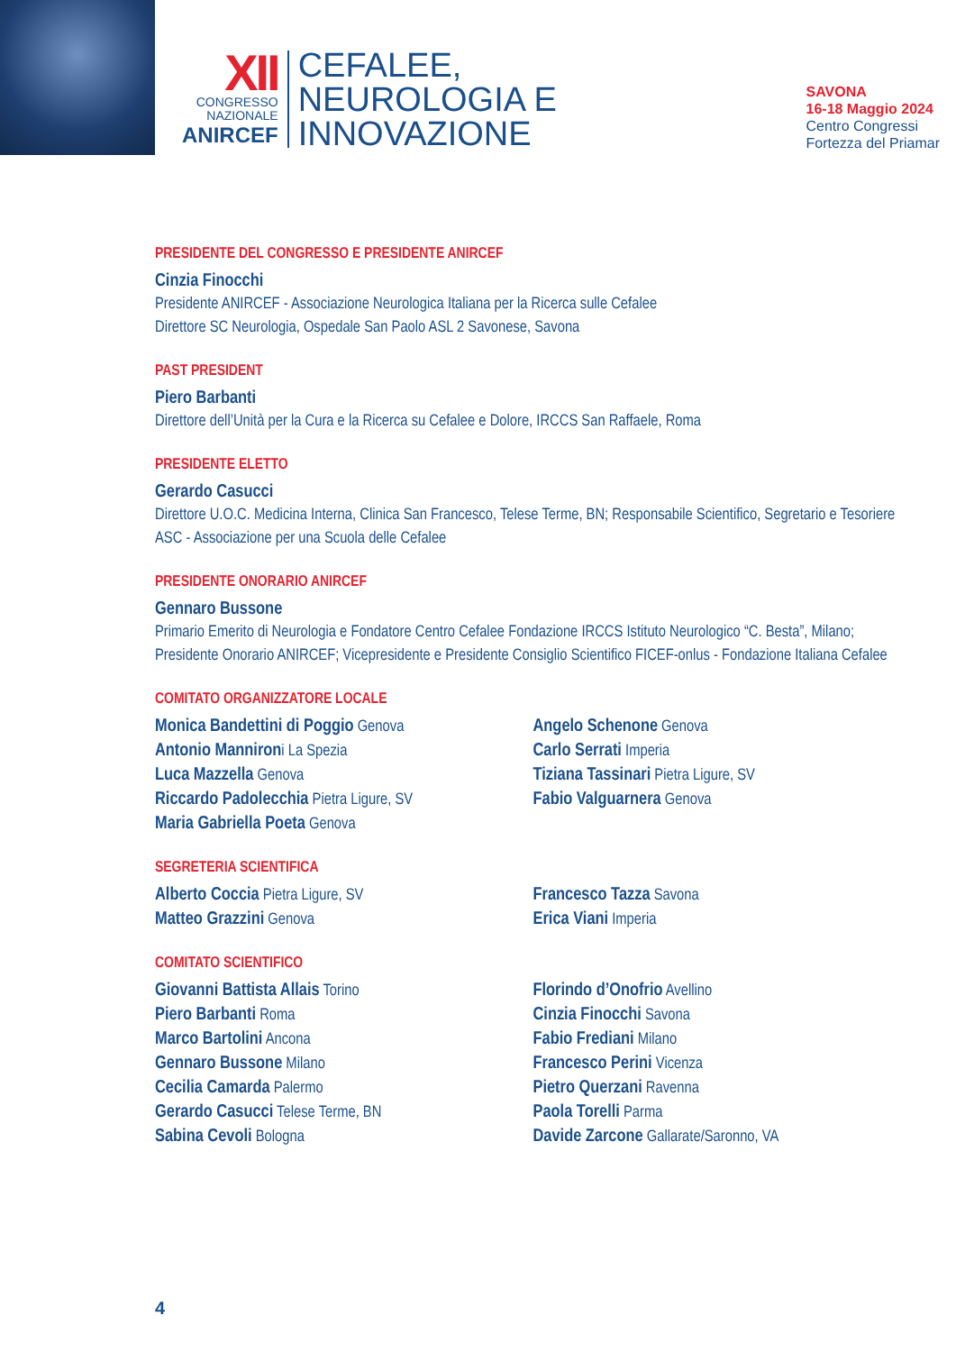XII
CONGRESSO
NAZIONALE
ANIRCEF
CEFALEE,
NEUROLOGIA E
INNOVAZIONE
SAVONA
16-18 Maggio 2024
Centro Congressi
Fortezza del Priamar
PRESIDENTE DEL CONGRESSO E PRESIDENTE ANIRCEF
Cinzia Finocchi
Presidente ANIRCEF - Associazione Neurologica Italiana per la Ricerca sulle Cefalee
Direttore SC Neurologia, Ospedale San Paolo ASL 2 Savonese, Savona
PAST PRESIDENT
Piero Barbanti
Direttore dell’Unità per la Cura e la Ricerca su Cefalee e Dolore, IRCCS San Raffaele, Roma
PRESIDENTE ELETTO
Gerardo Casucci
Direttore U.O.C. Medicina Interna, Clinica San Francesco, Telese Terme, BN; Responsabile Scientifico, Segretario e Tesoriere ASC - Associazione per una Scuola delle Cefalee
PRESIDENTE ONORARIO ANIRCEF
Gennaro Bussone
Primario Emerito di Neurologia e Fondatore Centro Cefalee Fondazione IRCCS Istituto Neurologico “C. Besta”, Milano; Presidente Onorario ANIRCEF; Vicepresidente e Presidente Consiglio Scientifico FICEF-onlus - Fondazione Italiana Cefalee
COMITATO ORGANIZZATORE LOCALE
Monica Bandettini di Poggio Genova
Antonio Mannironi La Spezia
Luca Mazzella Genova
Riccardo Padolecchia Pietra Ligure, SV
Maria Gabriella Poeta Genova
Angelo Schenone Genova
Carlo Serrati Imperia
Tiziana Tassinari Pietra Ligure, SV
Fabio Valguarnera Genova
SEGRETERIA SCIENTIFICA
Alberto Coccia Pietra Ligure, SV
Matteo Grazzini Genova
Francesco Tazza Savona
Erica Viani Imperia
COMITATO SCIENTIFICO
Giovanni Battista Allais Torino
Piero Barbanti Roma
Marco Bartolini Ancona
Gennaro Bussone Milano
Cecilia Camarda Palermo
Gerardo Casucci Telese Terme, BN
Sabina Cevoli Bologna
Florindo d’Onofrio Avellino
Cinzia Finocchi Savona
Fabio Frediani Milano
Francesco Perini Vicenza
Pietro Querzani Ravenna
Paola Torelli Parma
Davide Zarcone Gallarate/Saronno, VA
4